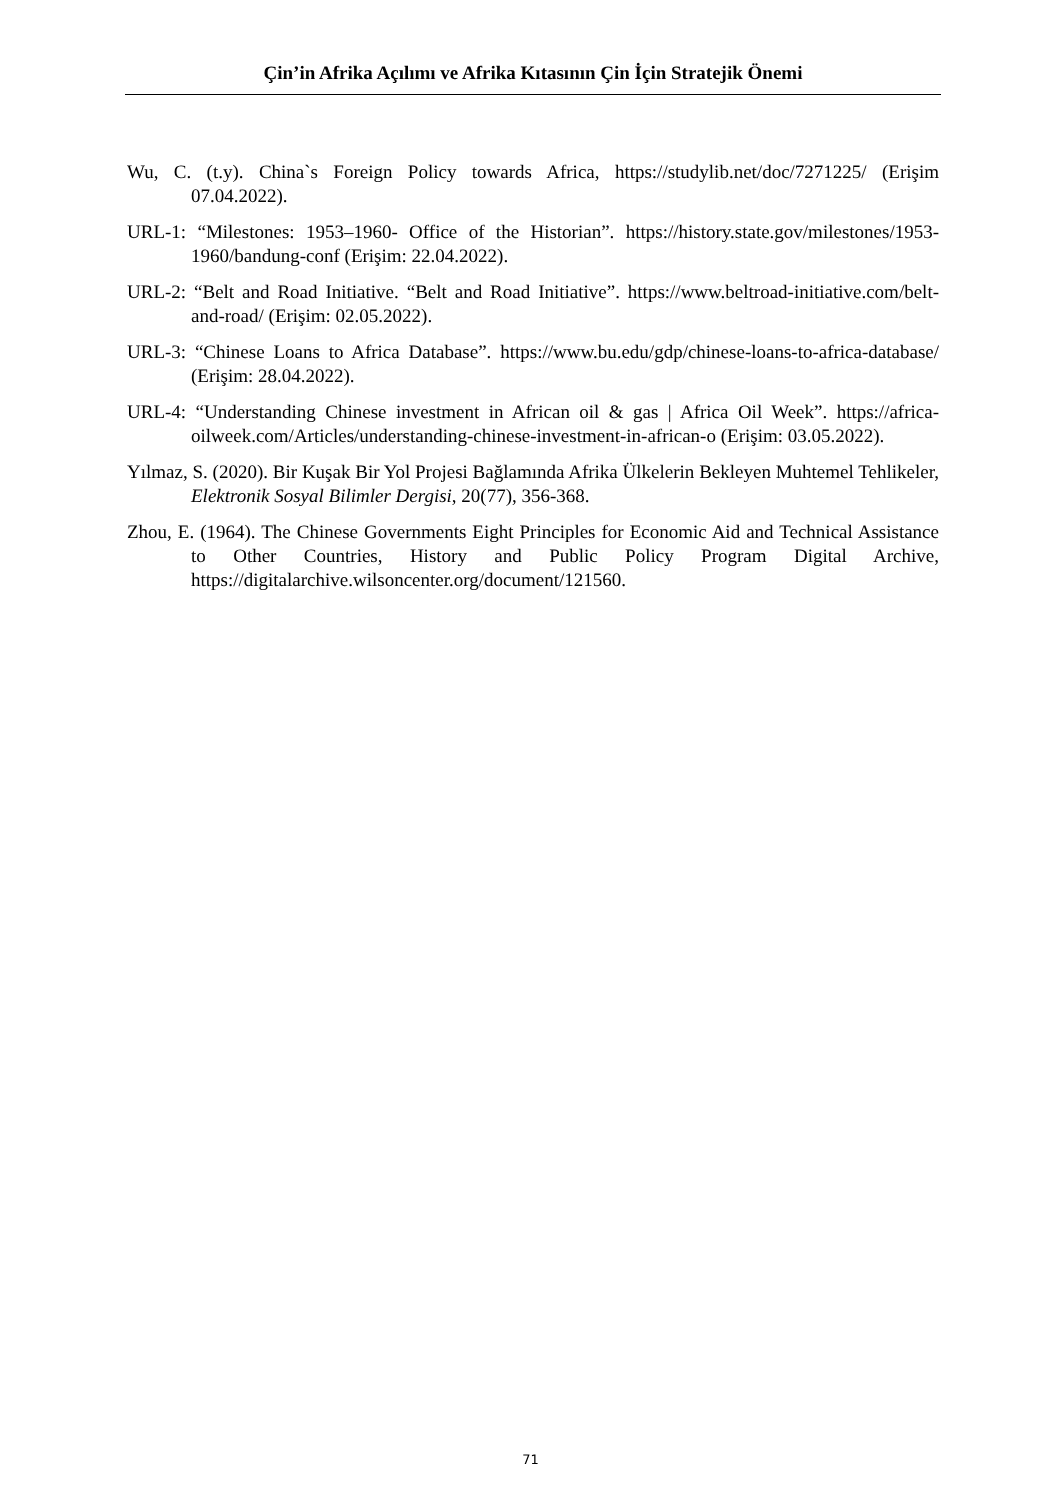Çin’in Afrika Açılımı ve Afrika Kıtasının Çin İçin Stratejik Önemi
Wu, C. (t.y). China`s Foreign Policy towards Africa, https://studylib.net/doc/7271225/ (Erişim 07.04.2022).
URL-1: “Milestones: 1953–1960- Office of the Historian”. https://history.state.gov/milestones/1953-1960/bandung-conf (Erişim: 22.04.2022).
URL-2: “Belt and Road Initiative. “Belt and Road Initiative”. https://www.beltroad-initiative.com/belt-and-road/ (Erişim: 02.05.2022).
URL-3: “Chinese Loans to Africa Database”. https://www.bu.edu/gdp/chinese-loans-to-africa-database/ (Erişim: 28.04.2022).
URL-4: “Understanding Chinese investment in African oil & gas | Africa Oil Week”. https://africa-oilweek.com/Articles/understanding-chinese-investment-in-african-o (Erişim: 03.05.2022).
Yılmaz, S. (2020). Bir Kuşak Bir Yol Projesi Bağlamında Afrika Ülkelerin Bekleyen Muhtemel Tehlikeler, Elektronik Sosyal Bilimler Dergisi, 20(77), 356-368.
Zhou, E. (1964). The Chinese Governments Eight Principles for Economic Aid and Technical Assistance to Other Countries, History and Public Policy Program Digital Archive, https://digitalarchive.wilsoncenter.org/document/121560.
71